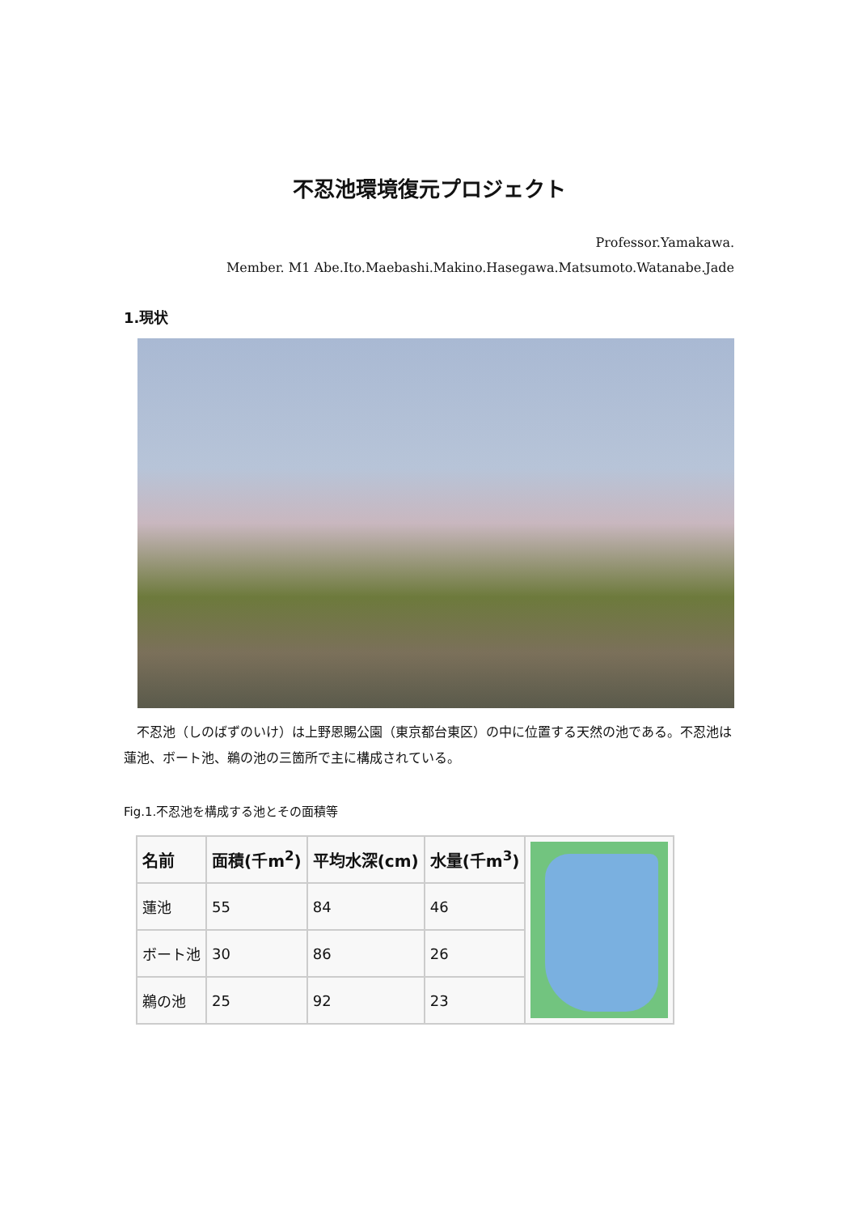不忍池環境復元プロジェクト
Professor.Yamakawa.
Member. M1 Abe.Ito.Maebashi.Makino.Hasegawa.Matsumoto.Watanabe.Jade
1.現状
不忍池（しのばずのいけ）は上野恩賜公園（東京都台東区）の中に位置する天然の池である。不忍池は蓮池、ボート池、鵜の池の三箇所で主に構成されている。
Fig.1.不忍池を構成する池とその面積等
| 名前 | 面積(千m<sup>2</sup>) | 平均水深(cm) | 水量(千m<sup>3</sup>) | |
| 蓮池 | 55 | 84 | 46 | |
| ボート池 | 30 | 86 | 26 | |
| 鵜の池 | 25 | 92 | 23 | |